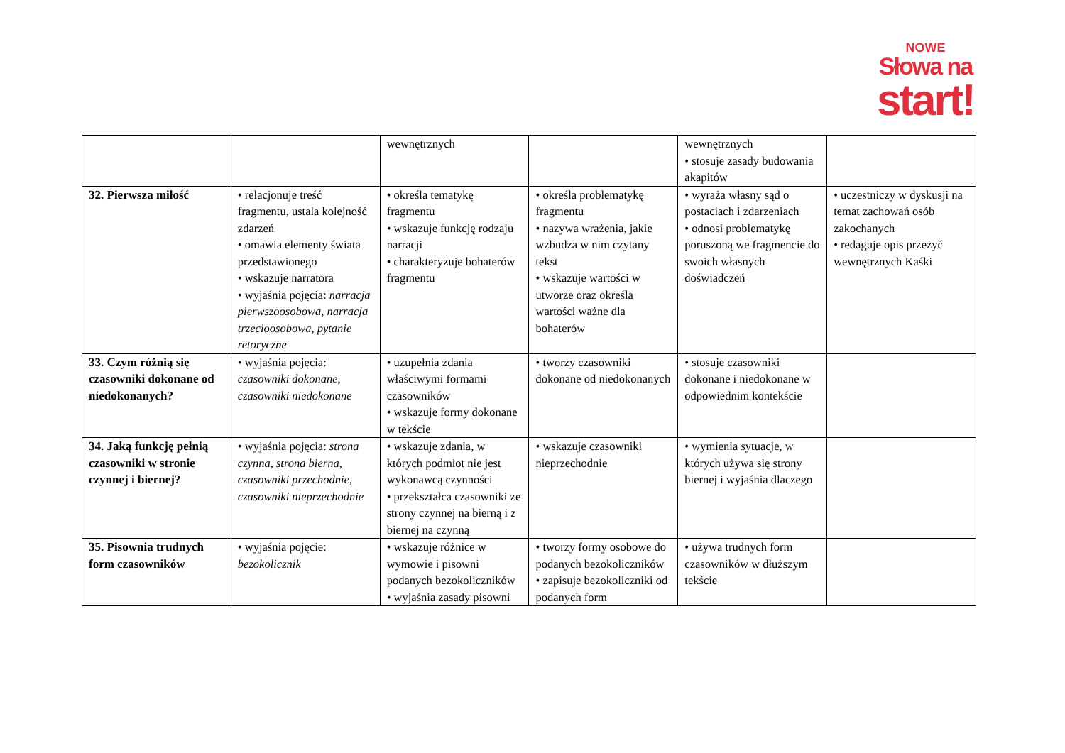NOWE
Słowa na
start!
| | | wewnętrznych | | wewnętrznych • stosuje zasady budowania akapitów | |
| 32. Pierwsza miłość | • relacjonuje treść fragmentu, ustala kolejność zdarzeń • omawia elementy świata przedstawionego • wskazuje narratora • wyjaśnia pojęcia: narracja pierwszoosobowa, narracja trzecioosobowa, pytanie retoryczne | • określa tematykę fragmentu • wskazuje funkcję rodzaju narracji • charakteryzuje bohaterów fragmentu | • określa problematykę fragmentu • nazywa wrażenia, jakie wzbudza w nim czytany tekst • wskazuje wartości w utworze oraz określa wartości ważne dla bohaterów | • wyraża własny sąd o postaciach i zdarzeniach • odnosi problematykę poruszoną we fragmencie do swoich własnych doświadczeń | • uczestniczy w dyskusji na temat zachowań osób zakochanych • redaguje opis przeżyć wewnętrznych Kaśki |
| 33. Czym różnią się czasowniki dokonane od niedokonanych? | • wyjaśnia pojęcia: czasowniki dokonane, czasowniki niedokonane | • uzupełnia zdania właściwymi formami czasowników • wskazuje formy dokonane w tekście | • tworzy czasowniki dokonane od niedokonanych | • stosuje czasowniki dokonane i niedokonane w odpowiednim kontekście | |
| 34. Jaką funkcję pełnią czasowniki w stronie czynnej i biernej? | • wyjaśnia pojęcia: strona czynna, strona bierna, czasowniki przechodnie, czasowniki nieprzechodnie | • wskazuje zdania, w których podmiot nie jest wykonawcą czynności • przekształca czasowniki ze strony czynnej na bierną i z biernej na czynną | • wskazuje czasowniki nieprzechodnie | • wymienia sytuacje, w których używa się strony biernej i wyjaśnia dlaczego | |
| 35. Pisownia trudnych form czasowników | • wyjaśnia pojęcie: bezokolicznik | • wskazuje różnice w wymowie i pisowni podanych bezokoliczników • wyjaśnia zasady pisowni | • tworzy formy osobowe do podanych bezokoliczników • zapisuje bezokoliczniki od podanych form | • używa trudnych form czasowników w dłuższym tekście | |